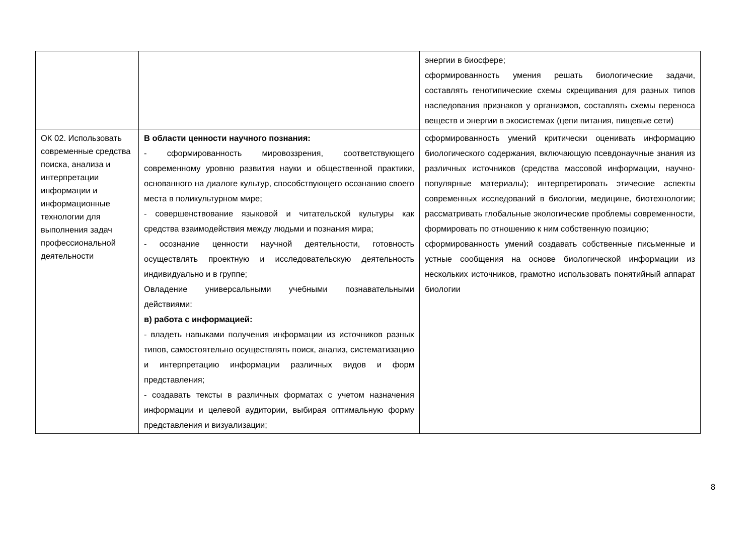| | | энергии в биосфере; сформированность умения решать биологические задачи, составлять генотипические схемы скрещивания для разных типов наследования признаков у организмов, составлять схемы переноса веществ и энергии в экосистемах (цепи питания, пищевые сети) |
| ОК 02. Использовать современные средства поиска, анализа и интерпретации информации и информационные технологии для выполнения задач профессиональной деятельности | В области ценности научного познания: - сформированность мировоззрения, соответствующего современному уровню развития науки и общественной практики, основанного на диалоге культур, способствующего осознанию своего места в поликультурном мире; - совершенствование языковой и читательской культуры как средства взаимодействия между людьми и познания мира; - осознание ценности научной деятельности, готовность осуществлять проектную и исследовательскую деятельность индивидуально и в группе; Овладение универсальными учебными познавательными действиями: в) работа с информацией: - владеть навыками получения информации из источников разных типов, самостоятельно осуществлять поиск, анализ, систематизацию и интерпретацию информации различных видов и форм представления; - создавать тексты в различных форматах с учетом назначения информации и целевой аудитории, выбирая оптимальную форму представления и визуализации; | сформированность умений критически оценивать информацию биологического содержания, включающую псевдонаучные знания из различных источников (средства массовой информации, научно-популярные материалы); интерпретировать этические аспекты современных исследований в биологии, медицине, биотехнологии; рассматривать глобальные экологические проблемы современности, формировать по отношению к ним собственную позицию; сформированность умений создавать собственные письменные и устные сообщения на основе биологической информации из нескольких источников, грамотно использовать понятийный аппарат биологии |
8